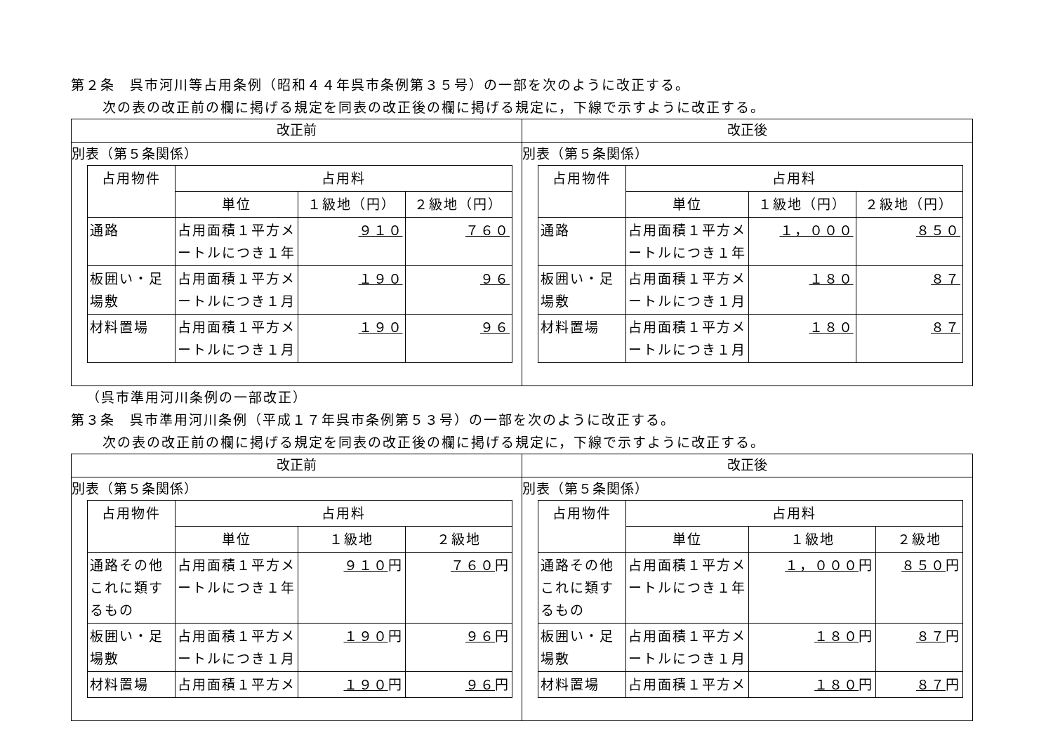第２条　呉市河川等占用条例（昭和４４年呉市条例第３５号）の一部を次のように改正する。
次の表の改正前の欄に掲げる規定を同表の改正後の欄に掲げる規定に，下線で示すように改正する。
| 改正前 | 改正後 |
| --- | --- |
| 別表（第５条関係） / 占用物件 / 占用料 / / / / --- / --- / --- / --- / / / 単位 / １級地（円） / ２級地（円） / / 通路 / 占用面積１平方メートルにつき１年 / ９１０ / ７６０ / / 板囲い・足場敷 / 占用面積１平方メートルにつき１月 / １９０ / ９６ / / 材料置場 / 占用面積１平方メートルにつき１月 / １９０ / ９６ / | 別表（第５条関係） / 占用物件 / 占用料 / / / / --- / --- / --- / --- / / / 単位 / １級地（円） / ２級地（円） / / 通路 / 占用面積１平方メートルにつき１年 / １，０００ / ８５０ / / 板囲い・足場敷 / 占用面積１平方メートルにつき１月 / １８０ / ８７ / / 材料置場 / 占用面積１平方メートルにつき１月 / １８０ / ８７ / |
（呉市準用河川条例の一部改正）
第３条　呉市準用河川条例（平成１７年呉市条例第５３号）の一部を次のように改正する。
次の表の改正前の欄に掲げる規定を同表の改正後の欄に掲げる規定に，下線で示すように改正する。
| 改正前 | 改正後 |
| --- | --- |
| 別表（第５条関係） / 占用物件 / 占用料 / / / / --- / --- / --- / --- / / / 単位 / １級地 / ２級地 / / 通路その他これに類するもの / 占用面積１平方メートルにつき１年 / ９１０ 円 / ７６０ 円 / / 板囲い・足場敷 / 占用面積１平方メートルにつき１月 / １９０ 円 / ９６ 円 / / 材料置場 / 占用面積１平方メ / １９０ 円 / ９６ 円 / | 別表（第５条関係） / 占用物件 / 占用料 / / / / --- / --- / --- / --- / / / 単位 / １級地 / ２級地 / / 通路その他これに類するもの / 占用面積１平方メートルにつき１年 / １，０００ 円 / ８５０ 円 / / 板囲い・足場敷 / 占用面積１平方メートルにつき１月 / １８０ 円 / ８７ 円 / / 材料置場 / 占用面積１平方メ / １８０ 円 / ８７ 円 / |